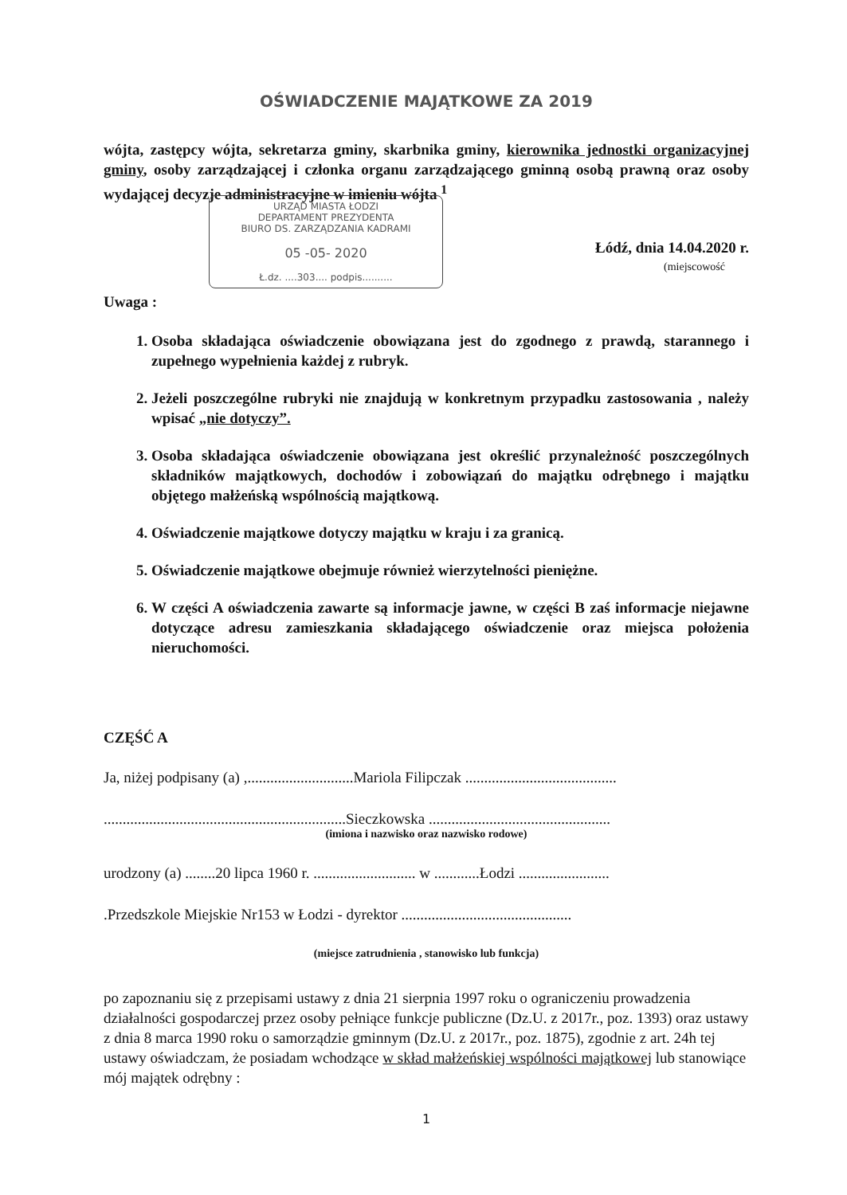OŚWIADCZENIE MAJĄTKOWE ZA 2019
wójta, zastępcy wójta, sekretarza gminy, skarbnika gminy, kierownika jednostki organizacyjnej gminy, osoby zarządzającej i członka organu zarządzającego gminną osobą prawną oraz osoby wydającej decyzje administracyjne w imieniu wójta <sup>1</sup>
URZĄD MIASTA ŁODZI
DEPARTAMENT PREZYDENTA
BIURO DS. ZARZĄDZANIA KADRAMI
05 -05- 2020
Ł.dz. ....303.... podpis..........
Łódź, dnia 14.04.2020 r.
(miejscowość
Uwaga :
1. Osoba składająca oświadczenie obowiązana jest do zgodnego z prawdą, starannego i zupełnego wypełnienia każdej z rubryk.
2. Jeżeli poszczególne rubryki nie znajdują w konkretnym przypadku zastosowania , należy wpisać „nie dotyczy”.
3. Osoba składająca oświadczenie obowiązana jest określić przynależność poszczególnych składników majątkowych, dochodów i zobowiązań do majątku odrębnego i majątku objętego małżeńską wspólnością majątkową.
4. Oświadczenie majątkowe dotyczy majątku w kraju i za granicą.
5. Oświadczenie majątkowe obejmuje również wierzytelności pieniężne.
6. W części A oświadczenia zawarte są informacje jawne, w części B zaś informacje niejawne dotyczące adresu zamieszkania składającego oświadczenie oraz miejsca położenia nieruchomości.
CZĘŚĆ A
Ja, niżej podpisany (a) ,............................Mariola Filipczak ........................................
................................................................Sieczkowska ................................................
(imiona i nazwisko oraz nazwisko rodowe)
urodzony (a) ........20 lipca 1960 r. ........................... w ............Łodzi ........................
.Przedszkole Miejskie Nr153 w Łodzi - dyrektor .............................................
(miejsce zatrudnienia , stanowisko lub funkcja)
po zapoznaniu się z przepisami ustawy z dnia 21 sierpnia 1997 roku o ograniczeniu prowadzenia działalności gospodarczej przez osoby pełniące funkcje publiczne (Dz.U. z 2017r., poz. 1393) oraz ustawy z dnia 8 marca 1990 roku o samorządzie gminnym (Dz.U. z 2017r., poz. 1875), zgodnie z art. 24h tej ustawy oświadczam, że posiadam wchodzące w skład małżeńskiej wspólności majątkowej lub stanowiące mój majątek odrębny :
1